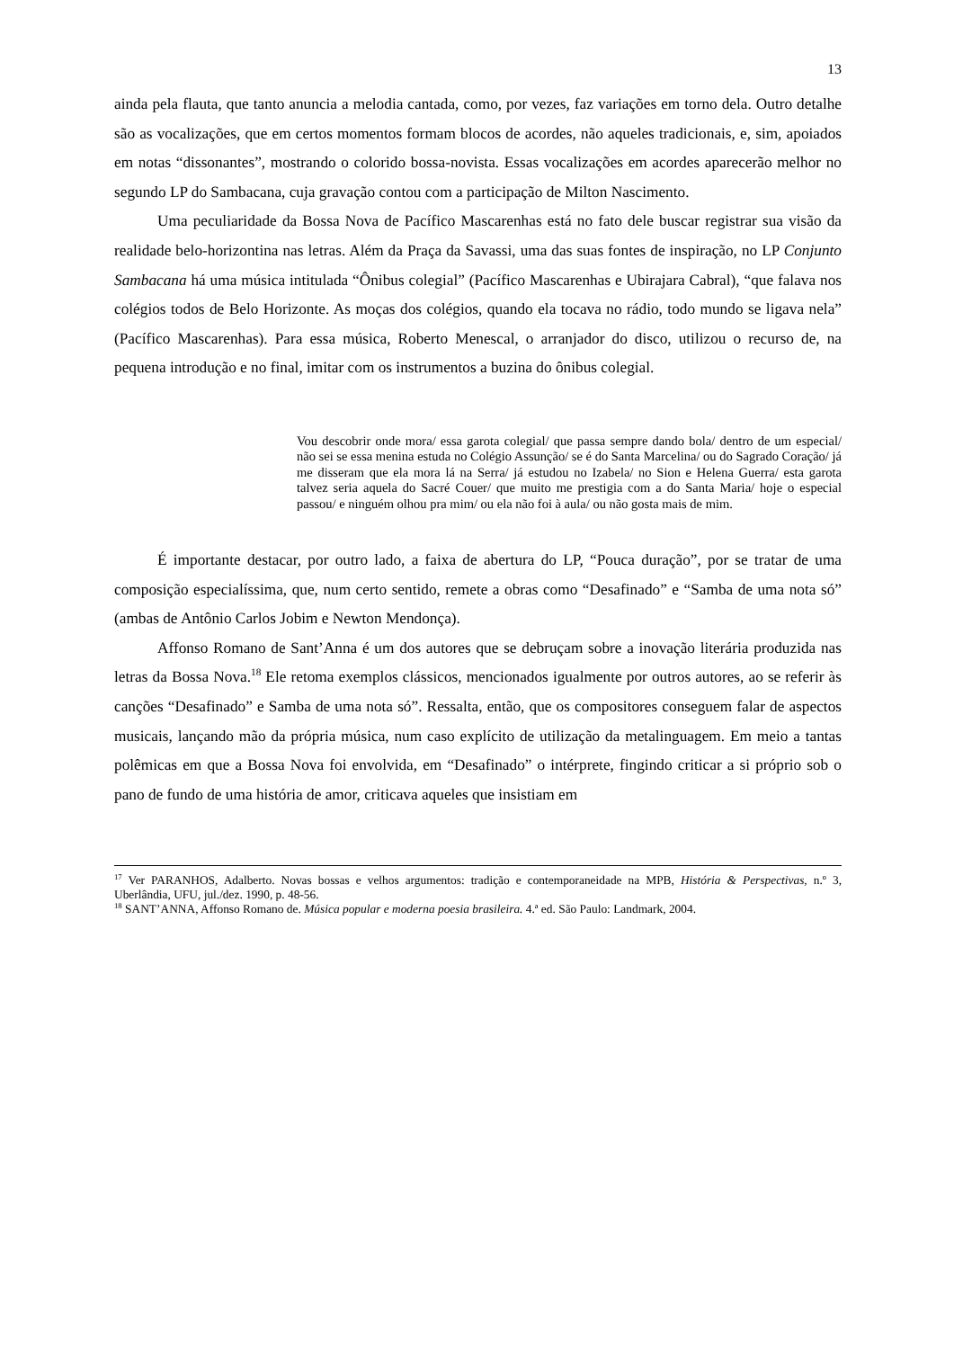13
ainda pela flauta, que tanto anuncia a melodia cantada, como, por vezes, faz variações em torno dela. Outro detalhe são as vocalizações, que em certos momentos formam blocos de acordes, não aqueles tradicionais, e, sim, apoiados em notas “dissonantes”, mostrando o colorido bossa-novista. Essas vocalizações em acordes aparecerão melhor no segundo LP do Sambacana, cuja gravação contou com a participação de Milton Nascimento.
Uma peculiaridade da Bossa Nova de Pacífico Mascarenhas está no fato dele buscar registrar sua visão da realidade belo-horizontina nas letras. Além da Praça da Savassi, uma das suas fontes de inspiração, no LP Conjunto Sambacana há uma música intitulada “Ônibus colegial” (Pacífico Mascarenhas e Ubirajara Cabral), “que falava nos colégios todos de Belo Horizonte. As moças dos colégios, quando ela tocava no rádio, todo mundo se ligava nela” (Pacífico Mascarenhas). Para essa música, Roberto Menescal, o arranjador do disco, utilizou o recurso de, na pequena introdução e no final, imitar com os instrumentos a buzina do ônibus colegial.
Vou descobrir onde mora/ essa garota colegial/ que passa sempre dando bola/ dentro de um especial/ não sei se essa menina estuda no Colégio Assunção/ se é do Santa Marcelina/ ou do Sagrado Coração/ já me disseram que ela mora lá na Serra/ já estudou no Izabela/ no Sion e Helena Guerra/ esta garota talvez seria aquela do Sacré Couer/ que muito me prestigia com a do Santa Maria/ hoje o especial passou/ e ninguém olhou pra mim/ ou ela não foi à aula/ ou não gosta mais de mim.
É importante destacar, por outro lado, a faixa de abertura do LP, “Pouca duração”, por se tratar de uma composição especialíssima, que, num certo sentido, remete a obras como “Desafinado” e “Samba de uma nota só” (ambas de Antônio Carlos Jobim e Newton Mendonça).
Affonso Romano de Sant’Anna é um dos autores que se debruçam sobre a inovação literária produzida nas letras da Bossa Nova.<sup>18</sup> Ele retoma exemplos clássicos, mencionados igualmente por outros autores, ao se referir às canções “Desafinado” e Samba de uma nota só”. Ressalta, então, que os compositores conseguem falar de aspectos musicais, lançando mão da própria música, num caso explícito de utilização da metalinguagem. Em meio a tantas polêmicas em que a Bossa Nova foi envolvida, em “Desafinado” o intérprete, fingindo criticar a si próprio sob o pano de fundo de uma história de amor, criticava aqueles que insistiam em
<sup>17</sup> Ver PARANHOS, Adalberto. Novas bossas e velhos argumentos: tradição e contemporaneidade na MPB, História & Perspectivas, n.º 3, Uberlândia, UFU, jul./dez. 1990, p. 48-56.
<sup>18</sup> SANT’ANNA, Affonso Romano de. Música popular e moderna poesia brasileira. 4.ª ed. São Paulo: Landmark, 2004.